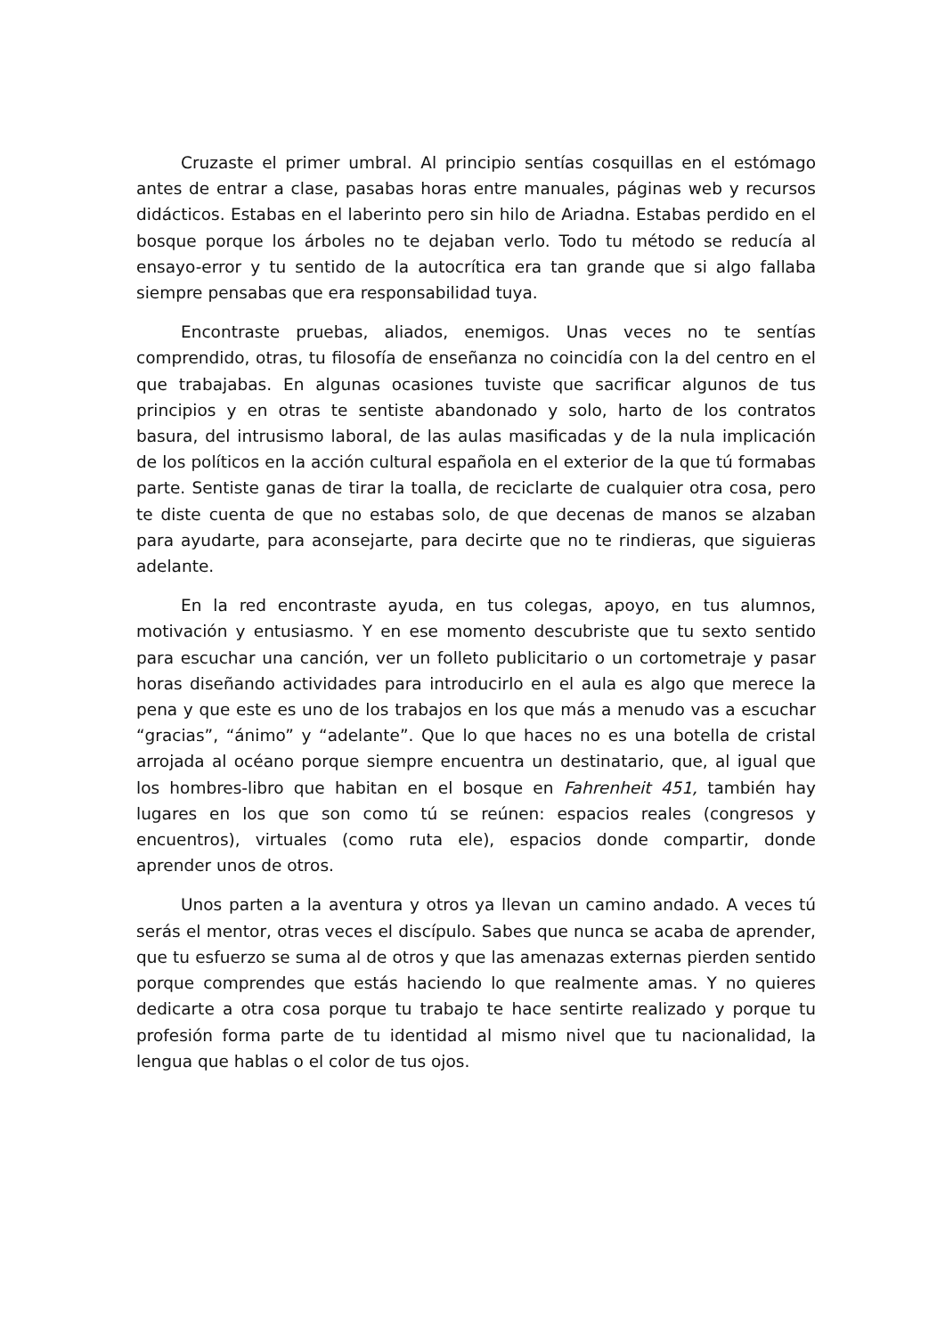Cruzaste el primer umbral. Al principio sentías cosquillas en el estómago antes de entrar a clase, pasabas horas entre manuales, páginas web y recursos didácticos. Estabas en el laberinto pero sin hilo de Ariadna. Estabas perdido en el bosque porque los árboles no te dejaban verlo. Todo tu método se reducía al ensayo-error y tu sentido de la autocrítica era tan grande que si algo fallaba siempre pensabas que era responsabilidad tuya.
Encontraste pruebas, aliados, enemigos. Unas veces no te sentías comprendido, otras, tu filosofía de enseñanza no coincidía con la del centro en el que trabajabas. En algunas ocasiones tuviste que sacrificar algunos de tus principios y en otras te sentiste abandonado y solo, harto de los contratos basura, del intrusismo laboral, de las aulas masificadas y de la nula implicación de los políticos en la acción cultural española en el exterior de la que tú formabas parte. Sentiste ganas de tirar la toalla, de reciclarte de cualquier otra cosa, pero te diste cuenta de que no estabas solo, de que decenas de manos se alzaban para ayudarte, para aconsejarte, para decirte que no te rindieras, que siguieras adelante.
En la red encontraste ayuda, en tus colegas, apoyo, en tus alumnos, motivación y entusiasmo. Y en ese momento descubriste que tu sexto sentido para escuchar una canción, ver un folleto publicitario o un cortometraje y pasar horas diseñando actividades para introducirlo en el aula es algo que merece la pena y que este es uno de los trabajos en los que más a menudo vas a escuchar “gracias”, “ánimo” y “adelante”. Que lo que haces no es una botella de cristal arrojada al océano porque siempre encuentra un destinatario, que, al igual que los hombres-libro que habitan en el bosque en Fahrenheit 451, también hay lugares en los que son como tú se reúnen: espacios reales (congresos y encuentros), virtuales (como ruta ele), espacios donde compartir, donde aprender unos de otros.
Unos parten a la aventura y otros ya llevan un camino andado. A veces tú serás el mentor, otras veces el discípulo. Sabes que nunca se acaba de aprender, que tu esfuerzo se suma al de otros y que las amenazas externas pierden sentido porque comprendes que estás haciendo lo que realmente amas. Y no quieres dedicarte a otra cosa porque tu trabajo te hace sentirte realizado y porque tu profesión forma parte de tu identidad al mismo nivel que tu nacionalidad, la lengua que hablas o el color de tus ojos.